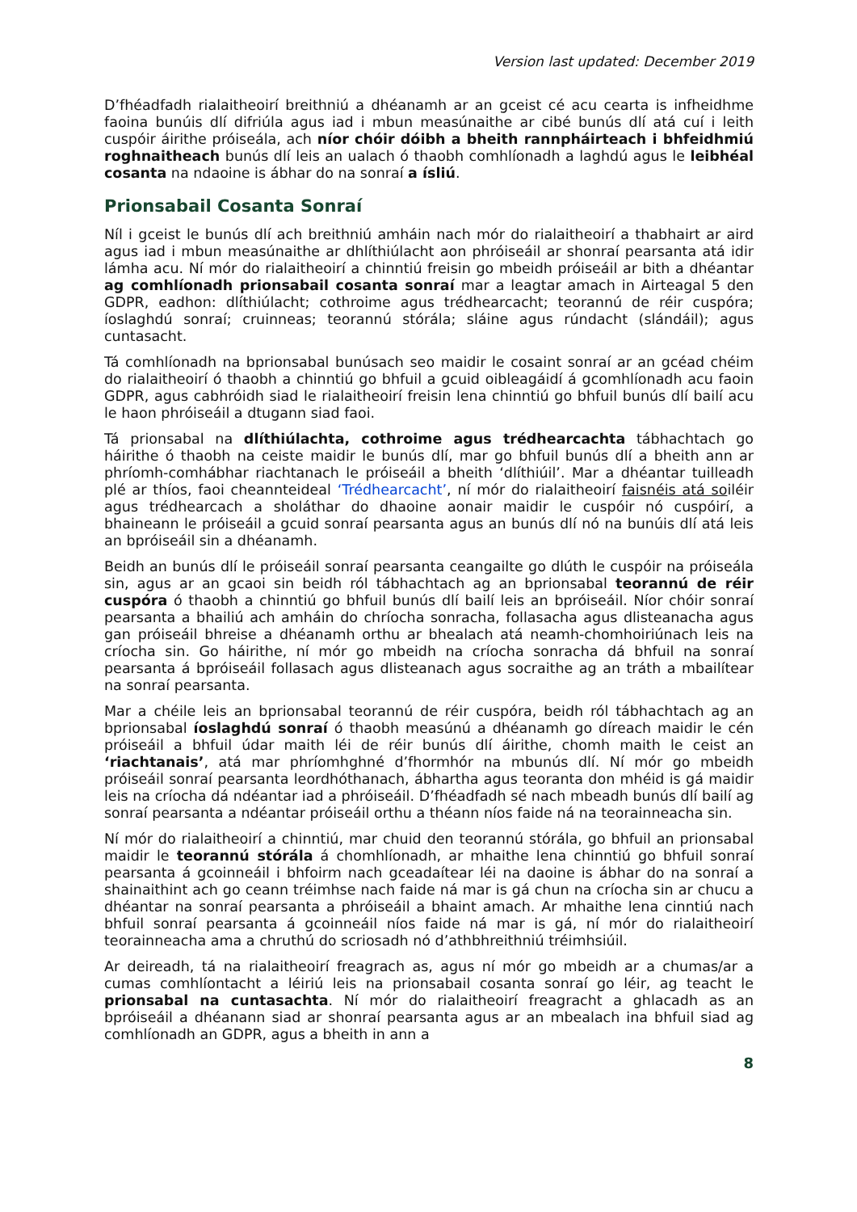Version last updated: December 2019
D’fhéadfadh rialaitheoirí breithniú a dhéanamh ar an gceist cé acu cearta is infheidhme faoina bunúis dlí difriúla agus iad i mbun measúnaithe ar cibé bunús dlí atá cuí i leith cuspóir áirithe próiseála, ach níor chóir dóibh a bheith rannpháirteach i bhfeidhmiú roghnaitheach bunús dlí leis an ualach ó thaobh comhlíonadh a laghdú agus le leibhéal cosanta na ndaoine is ábhar do na sonraí a ísliú.
Prionsabail Cosanta Sonraí
Níl i gceist le bunús dlí ach breithniú amháin nach mór do rialaitheoirí a thabhairt ar aird agus iad i mbun measúnaithe ar dhlíthiúlacht aon phróiseáil ar shonraí pearsanta atá idir lámha acu. Ní mór do rialaitheoirí a chinntiú freisin go mbeidh próiseáil ar bith a dhéantar ag comhlíonadh prionsabail cosanta sonraí mar a leagtar amach in Airteagal 5 den GDPR, eadhon: dlíthiúlacht; cothroime agus trédhearcacht; teorannú de réir cuspóra; íoslaghdú sonraí; cruinneas; teorannú stórála; sláine agus rúndacht (slándáil); agus cuntasacht.
Tá comhlíonadh na bprionsabal bunúsach seo maidir le cosaint sonraí ar an gcéad chéim do rialaitheoirí ó thaobh a chinntiú go bhfuil a gcuid oibleagáidí á gcomhlíonadh acu faoin GDPR, agus cabhróidh siad le rialaitheoirí freisin lena chinntiú go bhfuil bunús dlí bailí acu le haon phróiseáil a dtugann siad faoi.
Tá prionsabal na dlíthiúlachta, cothroime agus trédhearcachta tábhachtach go háirithe ó thaobh na ceiste maidir le bunús dlí, mar go bhfuil bunús dlí a bheith ann ar phríomh-comhábhar riachtanach le próiseáil a bheith ‘dlíthiúil’. Mar a dhéantar tuilleadh plé ar thíos, faoi cheannteideal ‘Trédhearcacht’, ní mór do rialaitheoirí faisnéis atá soiléir agus trédhearcach a sholáthar do dhaoine aonair maidir le cuspóir nó cuspóirí, a bhaineann le próiseáil a gcuid sonraí pearsanta agus an bunús dlí nó na bunúis dlí atá leis an bpróiseáil sin a dhéanamh.
Beidh an bunús dlí le próiseáil sonraí pearsanta ceangailte go dlúth le cuspóir na próiseála sin, agus ar an gcaoi sin beidh ról tábhachtach ag an bprionsabal teorannú de réir cuspóra ó thaobh a chinntiú go bhfuil bunús dlí bailí leis an bpróiseáil. Níor chóir sonraí pearsanta a bhailiú ach amháin do chríocha sonracha, follasacha agus dlisteanacha agus gan próiseáil bhreise a dhéanamh orthu ar bhealach atá neamh-chomhoiriúnach leis na críocha sin. Go háirithe, ní mór go mbeidh na críocha sonracha dá bhfuil na sonraí pearsanta á bpróiseáil follasach agus dlisteanach agus socraithe ag an tráth a mbailítear na sonraí pearsanta.
Mar a chéile leis an bprionsabal teorannú de réir cuspóra, beidh ról tábhachtach ag an bprionsabal íoslaghdú sonraí ó thaobh measúnú a dhéanamh go díreach maidir le cén próiseáil a bhfuil údar maith léi de réir bunús dlí áirithe, chomh maith le ceist an ‘riachtanais’, atá mar phríomhghné d’fhormhór na mbunús dlí. Ní mór go mbeidh próiseáil sonraí pearsanta leordhóthanach, ábhartha agus teoranta don mhéid is gá maidir leis na críocha dá ndéantar iad a phróiseáil. D’fhéadfadh sé nach mbeadh bunús dlí bailí ag sonraí pearsanta a ndéantar próiseáil orthu a théann níos faide ná na teorainneacha sin.
Ní mór do rialaitheoirí a chinntiú, mar chuid den teorannú stórála, go bhfuil an prionsabal maidir le teorannú stórála á chomhlíonadh, ar mhaithe lena chinntiú go bhfuil sonraí pearsanta á gcoinneáil i bhfoirm nach gceadaítear léi na daoine is ábhar do na sonraí a shainaithint ach go ceann tréimhse nach faide ná mar is gá chun na críocha sin ar chucu a dhéantar na sonraí pearsanta a phróiseáil a bhaint amach. Ar mhaithe lena cinntiú nach bhfuil sonraí pearsanta á gcoinneáil níos faide ná mar is gá, ní mór do rialaitheoirí teorainneacha ama a chruthú do scriosadh nó d’athbhreithniú tréimhsiúil.
Ar deireadh, tá na rialaitheoirí freagrach as, agus ní mór go mbeidh ar a chumas/ar a cumas comhlíontacht a léiriú leis na prionsabail cosanta sonraí go léir, ag teacht le prionsabal na cuntasachta. Ní mór do rialaitheoirí freagracht a ghlacadh as an bpróiseáil a dhéanann siad ar shonraí pearsanta agus ar an mbealach ina bhfuil siad ag comhlíonadh an GDPR, agus a bheith in ann a
8